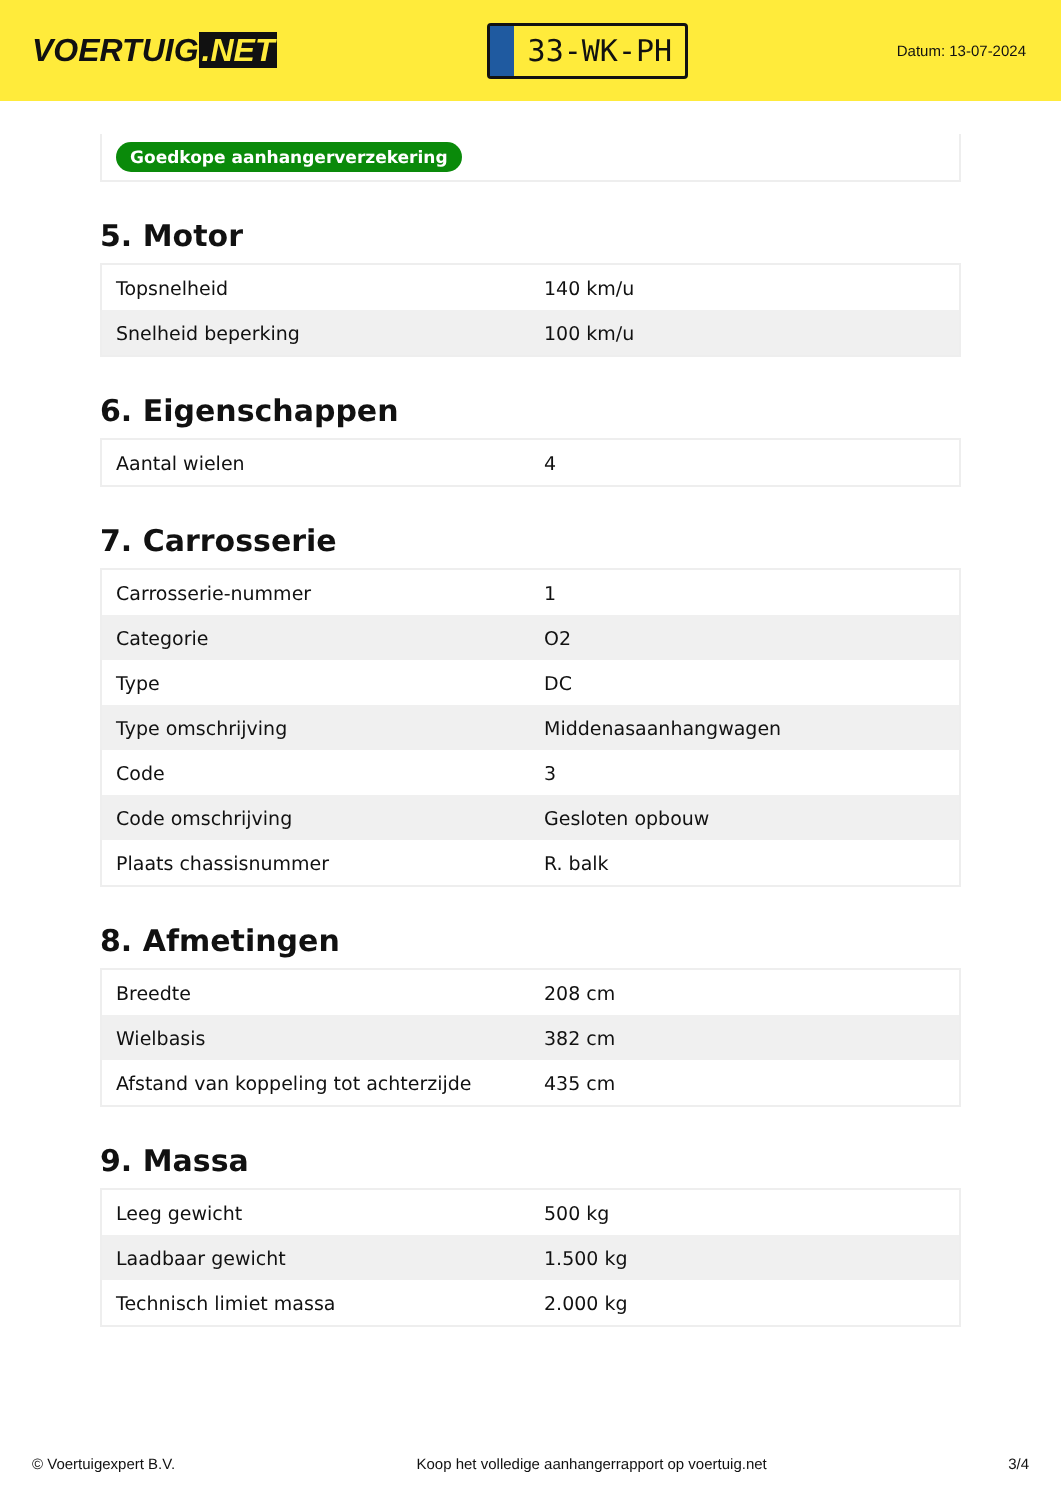VOERTUIG.NET
33-WK-PH
Datum: 13-07-2024
Goedkope aanhangerverzekering
5. Motor
| Topsnelheid | 140 km/u |
| Snelheid beperking | 100 km/u |
6. Eigenschappen
| Aantal wielen | 4 |
7. Carrosserie
| Carrosserie-nummer | 1 |
| Categorie | O2 |
| Type | DC |
| Type omschrijving | Middenasaanhangwagen |
| Code | 3 |
| Code omschrijving | Gesloten opbouw |
| Plaats chassisnummer | R. balk |
8. Afmetingen
| Breedte | 208 cm |
| Wielbasis | 382 cm |
| Afstand van koppeling tot achterzijde | 435 cm |
9. Massa
| Leeg gewicht | 500 kg |
| Laadbaar gewicht | 1.500 kg |
| Technisch limiet massa | 2.000 kg |
© Voertuigexpert B.V. Koop het volledige aanhangerrapport op voertuig.net 3/4